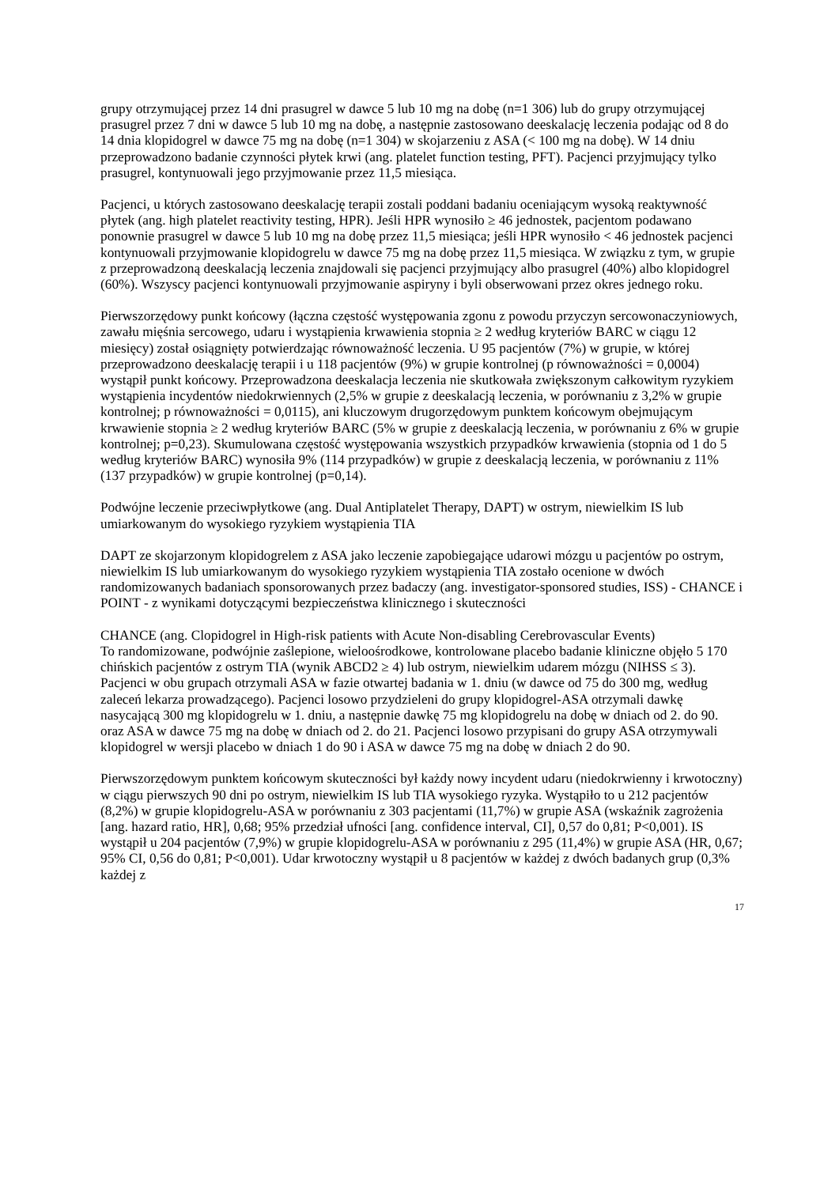grupy otrzymującej przez 14 dni prasugrel w dawce 5 lub 10 mg na dobę (n=1 306) lub do grupy otrzymującej prasugrel przez 7 dni w dawce 5 lub 10 mg na dobę, a następnie zastosowano deeskalację leczenia podając od 8 do 14 dnia klopidogrel w dawce 75 mg na dobę (n=1 304) w skojarzeniu z ASA (< 100 mg na dobę). W 14 dniu przeprowadzono badanie czynności płytek krwi (ang. platelet function testing, PFT). Pacjenci przyjmujący tylko prasugrel, kontynuowali jego przyjmowanie przez 11,5 miesiąca.
Pacjenci, u których zastosowano deeskalację terapii zostali poddani badaniu oceniającym wysoką reaktywność płytek (ang. high platelet reactivity testing, HPR). Jeśli HPR wynosiło ≥ 46 jednostek, pacjentom podawano ponownie prasugrel w dawce 5 lub 10 mg na dobę przez 11,5 miesiąca; jeśli HPR wynosiło < 46 jednostek pacjenci kontynuowali przyjmowanie klopidogrelu w dawce 75 mg na dobę przez 11,5 miesiąca. W związku z tym, w grupie z przeprowadzoną deeskalacją leczenia znajdowali się pacjenci przyjmujący albo prasugrel (40%) albo klopidogrel (60%). Wszyscy pacjenci kontynuowali przyjmowanie aspiryny i byli obserwowani przez okres jednego roku.
Pierwszorzędowy punkt końcowy (łączna częstość występowania zgonu z powodu przyczyn sercowonaczyniowych, zawału mięśnia sercowego, udaru i wystąpienia krwawienia stopnia ≥ 2 według kryteriów BARC w ciągu 12 miesięcy) został osiągnięty potwierdzając równoważność leczenia. U 95 pacjentów (7%) w grupie, w której przeprowadzono deeskalację terapii i u 118 pacjentów (9%) w grupie kontrolnej (p równoważności = 0,0004) wystąpił punkt końcowy. Przeprowadzona deeskalacja leczenia nie skutkowała zwiększonym całkowitym ryzykiem wystąpienia incydentów niedokrwiennych (2,5% w grupie z deeskalacją leczenia, w porównaniu z 3,2% w grupie kontrolnej; p równoważności = 0,0115), ani kluczowym drugorzędowym punktem końcowym obejmującym krwawienie stopnia ≥ 2 według kryteriów BARC (5% w grupie z deeskalacją leczenia, w porównaniu z 6% w grupie kontrolnej; p=0,23). Skumulowana częstość występowania wszystkich przypadków krwawienia (stopnia od 1 do 5 według kryteriów BARC) wynosiła 9% (114 przypadków) w grupie z deeskalacją leczenia, w porównaniu z 11% (137 przypadków) w grupie kontrolnej (p=0,14).
Podwójne leczenie przeciwpłytkowe (ang. Dual Antiplatelet Therapy, DAPT) w ostrym, niewielkim IS lub umiarkowanym do wysokiego ryzykiem wystąpienia TIA
DAPT ze skojarzonym klopidogrelem z ASA jako leczenie zapobiegające udarowi mózgu u pacjentów po ostrym, niewielkim IS lub umiarkowanym do wysokiego ryzykiem wystąpienia TIA zostało ocenione w dwóch randomizowanych badaniach sponsorowanych przez badaczy (ang. investigator-sponsored studies, ISS) - CHANCE i POINT - z wynikami dotyczącymi bezpieczeństwa klinicznego i skuteczności
CHANCE (ang. Clopidogrel in High-risk patients with Acute Non-disabling Cerebrovascular Events)
To randomizowane, podwójnie zaślepione, wieloośrodkowe, kontrolowane placebo badanie kliniczne objęło 5 170 chińskich pacjentów z ostrym TIA (wynik ABCD2 ≥ 4) lub ostrym, niewielkim udarem mózgu (NIHSS ≤ 3). Pacjenci w obu grupach otrzymali ASA w fazie otwartej badania w 1. dniu (w dawce od 75 do 300 mg, według zaleceń lekarza prowadzącego). Pacjenci losowo przydzieleni do grupy klopidogrel-ASA otrzymali dawkę nasycającą 300 mg klopidogrelu w 1. dniu, a następnie dawkę 75 mg klopidogrelu na dobę w dniach od 2. do 90. oraz ASA w dawce 75 mg na dobę w dniach od 2. do 21. Pacjenci losowo przypisani do grupy ASA otrzymywali klopidogrel w wersji placebo w dniach 1 do 90 i ASA w dawce 75 mg na dobę w dniach 2 do 90.
Pierwszorzędowym punktem końcowym skuteczności był każdy nowy incydent udaru (niedokrwienny i krwotoczny) w ciągu pierwszych 90 dni po ostrym, niewielkim IS lub TIA wysokiego ryzyka. Wystąpiło to u 212 pacjentów (8,2%) w grupie klopidogrelu-ASA w porównaniu z 303 pacjentami (11,7%) w grupie ASA (wskaźnik zagrożenia [ang. hazard ratio, HR], 0,68; 95% przedział ufności [ang. confidence interval, CI], 0,57 do 0,81; P<0,001). IS wystąpił u 204 pacjentów (7,9%) w grupie klopidogrelu-ASA w porównaniu z 295 (11,4%) w grupie ASA (HR, 0,67; 95% CI, 0,56 do 0,81; P<0,001). Udar krwotoczny wystąpił u 8 pacjentów w każdej z dwóch badanych grup (0,3% każdej z
17